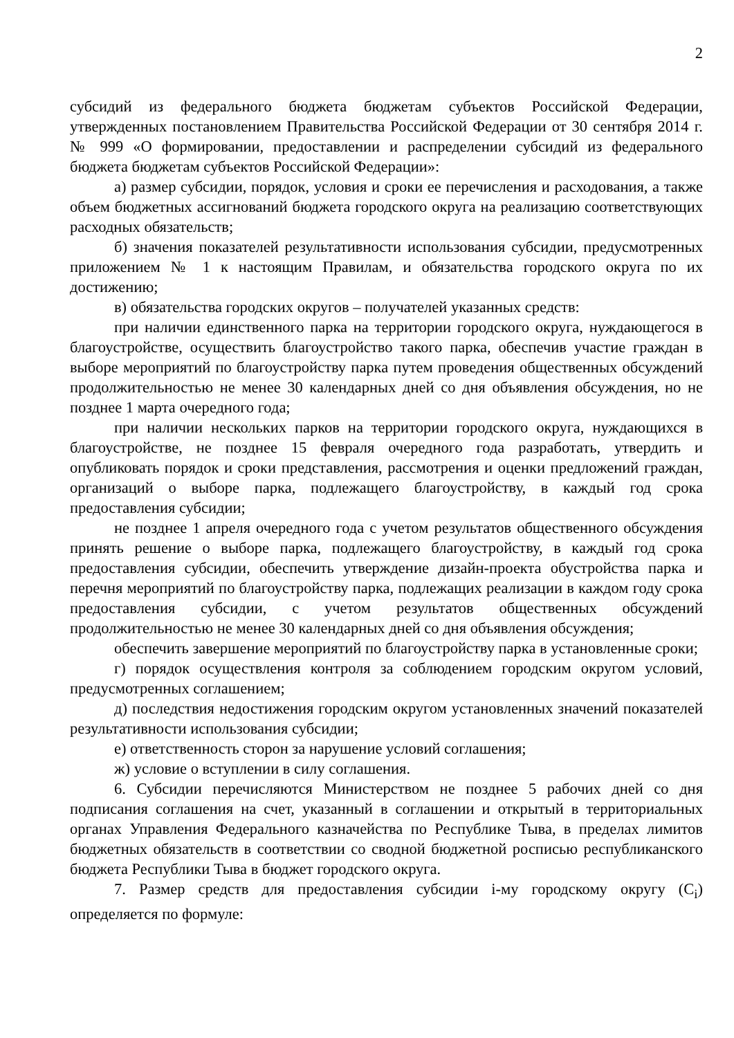2
субсидий из федерального бюджета бюджетам субъектов Российской Федерации, утвержденных постановлением Правительства Российской Федерации от 30 сентября 2014 г. № 999 «О формировании, предоставлении и распределении субсидий из федерального бюджета бюджетам субъектов Российской Федерации»:
а) размер субсидии, порядок, условия и сроки ее перечисления и расходования, а также объем бюджетных ассигнований бюджета городского округа на реализацию соответствующих расходных обязательств;
б) значения показателей результативности использования субсидии, предусмотренных приложением № 1 к настоящим Правилам, и обязательства городского округа по их достижению;
в) обязательства городских округов – получателей указанных средств:
при наличии единственного парка на территории городского округа, нуждающегося в благоустройстве, осуществить благоустройство такого парка, обеспечив участие граждан в выборе мероприятий по благоустройству парка путем проведения общественных обсуждений продолжительностью не менее 30 календарных дней со дня объявления обсуждения, но не позднее 1 марта очередного года;
при наличии нескольких парков на территории городского округа, нуждающихся в благоустройстве, не позднее 15 февраля очередного года разработать, утвердить и опубликовать порядок и сроки представления, рассмотрения и оценки предложений граждан, организаций о выборе парка, подлежащего благоустройству, в каждый год срока предоставления субсидии;
не позднее 1 апреля очередного года с учетом результатов общественного обсуждения принять решение о выборе парка, подлежащего благоустройству, в каждый год срока предоставления субсидии, обеспечить утверждение дизайн-проекта обустройства парка и перечня мероприятий по благоустройству парка, подлежащих реализации в каждом году срока предоставления субсидии, с учетом результатов общественных обсуждений продолжительностью не менее 30 календарных дней со дня объявления обсуждения;
обеспечить завершение мероприятий по благоустройству парка в установленные сроки;
г) порядок осуществления контроля за соблюдением городским округом условий, предусмотренных соглашением;
д) последствия недостижения городским округом установленных значений показателей результативности использования субсидии;
е) ответственность сторон за нарушение условий соглашения;
ж) условие о вступлении в силу соглашения.
6. Субсидии перечисляются Министерством не позднее 5 рабочих дней со дня подписания соглашения на счет, указанный в соглашении и открытый в территориальных органах Управления Федерального казначейства по Республике Тыва, в пределах лимитов бюджетных обязательств в соответствии со сводной бюджетной росписью республиканского бюджета Республики Тыва в бюджет городского округа.
7. Размер средств для предоставления субсидии i-му городскому округу (С<sub>i</sub>) определяется по формуле: